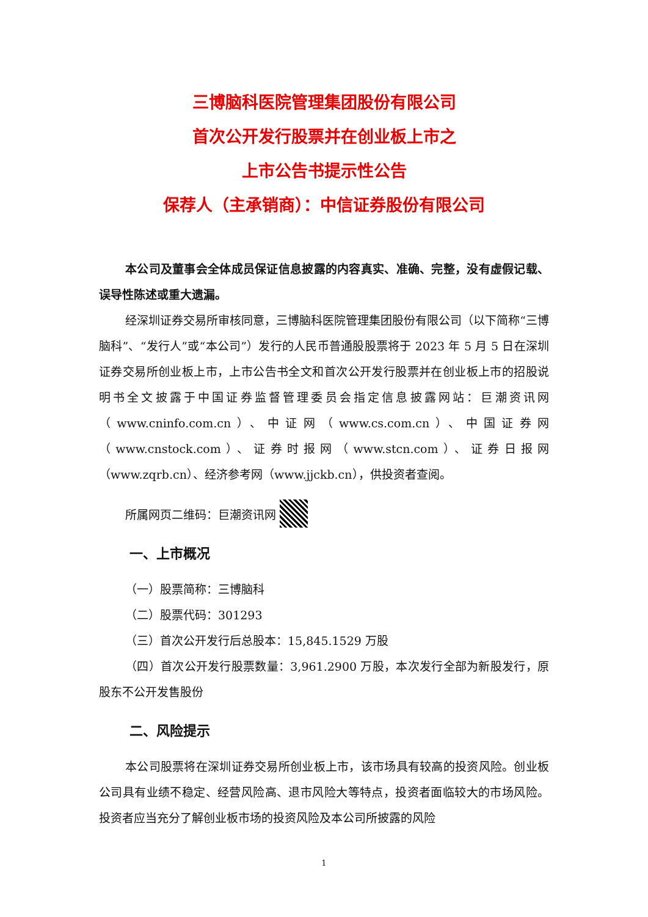三博脑科医院管理集团股份有限公司
首次公开发行股票并在创业板上市之
上市公告书提示性公告
保荐人（主承销商）：中信证券股份有限公司
本公司及董事会全体成员保证信息披露的内容真实、准确、完整，没有虚假记载、误导性陈述或重大遗漏。
经深圳证券交易所审核同意，三博脑科医院管理集团股份有限公司（以下简称“三博脑科”、“发行人”或“本公司”）发行的人民币普通股股票将于 2023 年 5 月 5 日在深圳证券交易所创业板上市，上市公告书全文和首次公开发行股票并在创业板上市的招股说明书全文披露于中国证券监督管理委员会指定信息披露网站：巨潮资讯网（www.cninfo.com.cn）、中证网（www.cs.com.cn）、中国证券网（www.cnstock.com）、证券时报网（www.stcn.com）、证券日报网（www.zqrb.cn）、经济参考网（www.jjckb.cn），供投资者查阅。
所属网页二维码：巨潮资讯网
一、上市概况
（一）股票简称：三博脑科
（二）股票代码：301293
（三）首次公开发行后总股本：15,845.1529 万股
（四）首次公开发行股票数量：3,961.2900 万股，本次发行全部为新股发行，原股东不公开发售股份
二、风险提示
本公司股票将在深圳证券交易所创业板上市，该市场具有较高的投资风险。创业板公司具有业绩不稳定、经营风险高、退市风险大等特点，投资者面临较大的市场风险。投资者应当充分了解创业板市场的投资风险及本公司所披露的风险
1